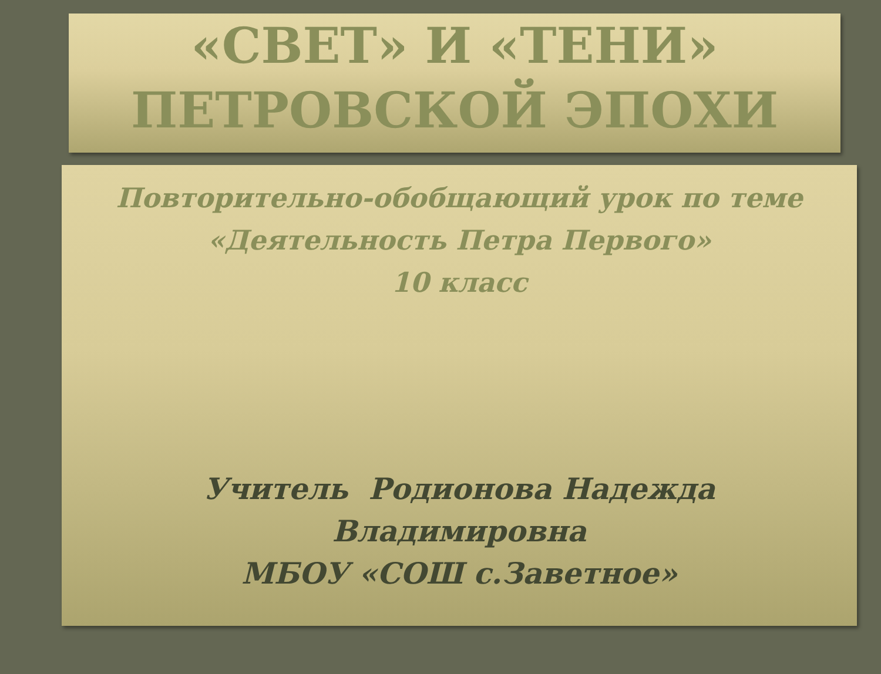«СВЕТ» И «ТЕНИ»
ПЕТРОВСКОЙ ЭПОХИ
Повторительно-обобщающий урок по теме
«Деятельность Петра Первого»
10 класс
Учитель Родионова Надежда
Владимировна
МБОУ «СОШ с.Заветное»